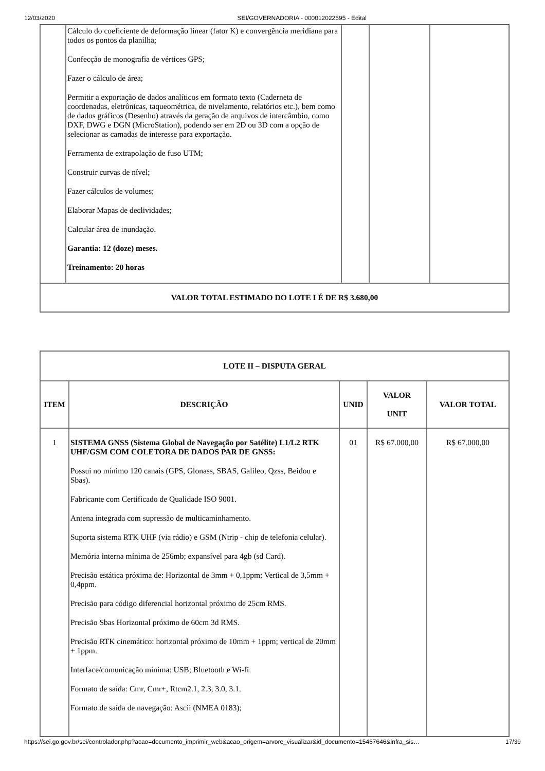12/03/2020 SEI/GOVERNADORIA - 000012022595 - Edital
| | Cálculo do coeficiente de deformação linear (fator K) e convergência meridiana para todos os pontos da planilha; Confecção de monografia de vértices GPS; Fazer o cálculo de área; Permitir a exportação de dados analíticos em formato texto (Caderneta de coordenadas, eletrônicas, taqueométrica, de nivelamento, relatórios etc.), bem como de dados gráficos (Desenho) através da geração de arquivos de intercâmbio, como DXF, DWG e DGN (MicroStation), podendo ser em 2D ou 3D com a opção de selecionar as camadas de interesse para exportação. Ferramenta de extrapolação de fuso UTM; Construir curvas de nível; Fazer cálculos de volumes; Elaborar Mapas de declividades; Calcular área de inundação. Garantia: 12 (doze) meses. Treinamento: 20 horas | | | |
| VALOR TOTAL ESTIMADO DO LOTE I É DE R$ 3.680,00 | | | | |
| LOTE II – DISPUTA GERAL | | | | |
| --- | --- | --- | --- | --- |
| ITEM | DESCRIÇÃO | UNID | VALOR UNIT | VALOR TOTAL |
| 1 | SISTEMA GNSS (Sistema Global de Navegação por Satélite) L1/L2 RTK UHF/GSM COM COLETORA DE DADOS PAR DE GNSS: Possui no mínimo 120 canais (GPS, Glonass, SBAS, Galileo, Qzss, Beidou e Sbas). Fabricante com Certificado de Qualidade ISO 9001. Antena integrada com supressão de multicaminhamento. Suporta sistema RTK UHF (via rádio) e GSM (Ntrip - chip de telefonia celular). Memória interna mínima de 256mb; expansível para 4gb (sd Card). Precisão estática próxima de: Horizontal de 3mm + 0,1ppm; Vertical de 3,5mm + 0,4ppm. Precisão para código diferencial horizontal próximo de 25cm RMS. Precisão Sbas Horizontal próximo de 60cm 3d RMS. Precisão RTK cinemático: horizontal próximo de 10mm + 1ppm; vertical de 20mm + 1ppm. Interface/comunicação mínima: USB; Bluetooth e Wi-fi. Formato de saída: Cmr, Cmr+, Rtcm2.1, 2.3, 3.0, 3.1. Formato de saída de navegação: Ascii (NMEA 0183); | 01 | R$ 67.000,00 | R$ 67.000,00 |
https://sei.go.gov.br/sei/controlador.php?acao=documento_imprimir_web&acao_origem=arvore_visualizar&id_documento=15467646&infra_sis… 17/39